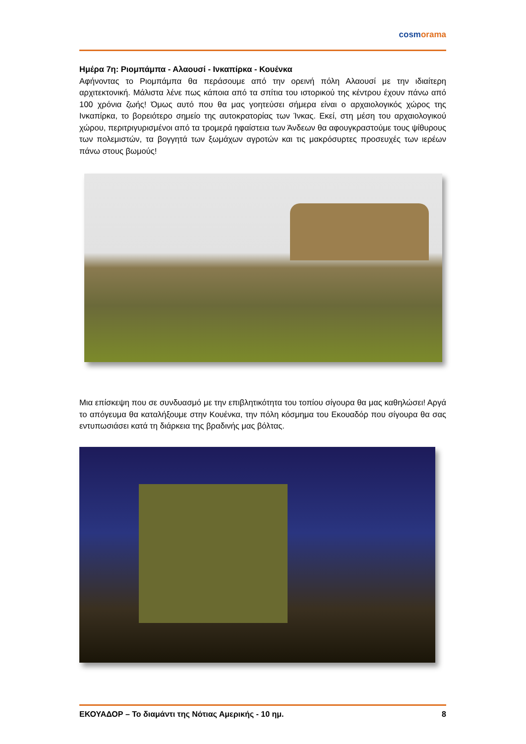cosmorama
Ημέρα 7η: Ριομπάμπα - Αλαουσί - Ινκαπίρκα - Κουένκα
Αφήνοντας το Ριομπάμπα θα περάσουμε από την ορεινή πόλη Αλαουσί με την ιδιαίτερη αρχιτεκτονική. Μάλιστα λένε πως κάποια από τα σπίτια του ιστορικού της κέντρου έχουν πάνω από 100 χρόνια ζωής! Όμως αυτό που θα μας γοητεύσει σήμερα είναι ο αρχαιολογικός χώρος της Ινκαπίρκα, το βορειότερο σημείο της αυτοκρατορίας των Ίνκας. Εκεί, στη μέση του αρχαιολογικού χώρου, περιτριγυρισμένοι από τα τρομερά ηφαίστεια των Άνδεων θα αφουγκραστούμε τους ψίθυρους των πολεμιστών, τα βογγητά των ξωμάχων αγροτών και τις μακρόσυρτες προσευχές των ιερέων πάνω στους βωμούς!
Μια επίσκεψη που σε συνδυασμό με την επιβλητικότητα του τοπίου σίγουρα θα μας καθηλώσει! Αργά το απόγευμα θα καταλήξουμε στην Κουένκα, την πόλη κόσμημα του Εκουαδόρ που σίγουρα θα σας εντυπωσιάσει κατά τη διάρκεια της βραδινής μας βόλτας.
ΕΚΟΥΑΔΟΡ – Το διαμάντι της Νότιας Αμερικής - 10 ημ. 8